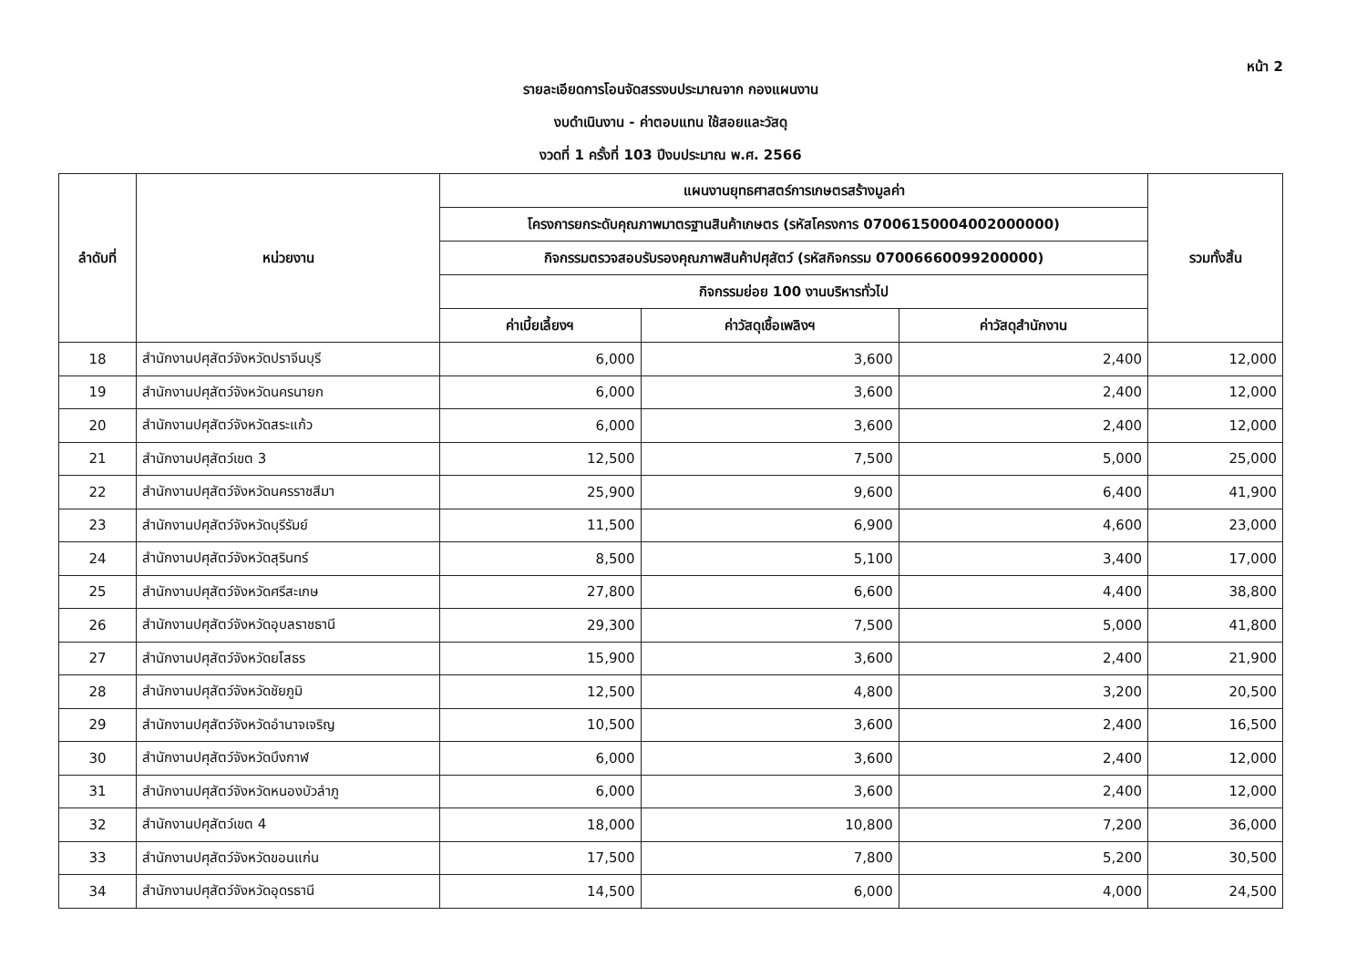หน้า 2
รายละเอียดการโอนจัดสรรงบประมาณจาก กองแผนงาน
งบดำเนินงาน - ค่าตอบแทน ใช้สอยและวัสดุ
งวดที่ 1 ครั้งที่ 103 ปีงบประมาณ พ.ศ. 2566
| ลำดับที่ | หน่วยงาน | แผนงานยุทธศาสตร์การเกษตรสร้างมูลค่า | | | รวมทั้งสิ้น |
| --- | --- | --- | --- | --- | --- |
| | | โครงการยกระดับคุณภาพมาตรฐานสินค้าเกษตร (รหัสโครงการ 07006150004002000000) | | | |
| | | กิจกรรมตรวจสอบรับรองคุณภาพสินค้าปศุสัตว์ (รหัสกิจกรรม 07006660099200000) | | | |
| | | กิจกรรมย่อย 100 งานบริหารทั่วไป | | | |
| | | ค่าเบี้ยเลี้ยงฯ | ค่าวัสดุเชื้อเพลิงฯ | ค่าวัสดุสำนักงาน | |
| 18 | สำนักงานปศุสัตว์จังหวัดปราจีนบุรี | 6,000 | 3,600 | 2,400 | 12,000 |
| 19 | สำนักงานปศุสัตว์จังหวัดนครนายก | 6,000 | 3,600 | 2,400 | 12,000 |
| 20 | สำนักงานปศุสัตว์จังหวัดสระแก้ว | 6,000 | 3,600 | 2,400 | 12,000 |
| 21 | สำนักงานปศุสัตว์เขต 3 | 12,500 | 7,500 | 5,000 | 25,000 |
| 22 | สำนักงานปศุสัตว์จังหวัดนครราชสีมา | 25,900 | 9,600 | 6,400 | 41,900 |
| 23 | สำนักงานปศุสัตว์จังหวัดบุรีรัมย์ | 11,500 | 6,900 | 4,600 | 23,000 |
| 24 | สำนักงานปศุสัตว์จังหวัดสุรินทร์ | 8,500 | 5,100 | 3,400 | 17,000 |
| 25 | สำนักงานปศุสัตว์จังหวัดศรีสะเกษ | 27,800 | 6,600 | 4,400 | 38,800 |
| 26 | สำนักงานปศุสัตว์จังหวัดอุบลราชธานี | 29,300 | 7,500 | 5,000 | 41,800 |
| 27 | สำนักงานปศุสัตว์จังหวัดยโสธร | 15,900 | 3,600 | 2,400 | 21,900 |
| 28 | สำนักงานปศุสัตว์จังหวัดชัยภูมิ | 12,500 | 4,800 | 3,200 | 20,500 |
| 29 | สำนักงานปศุสัตว์จังหวัดอำนาจเจริญ | 10,500 | 3,600 | 2,400 | 16,500 |
| 30 | สำนักงานปศุสัตว์จังหวัดบึงกาฬ | 6,000 | 3,600 | 2,400 | 12,000 |
| 31 | สำนักงานปศุสัตว์จังหวัดหนองบัวลำภู | 6,000 | 3,600 | 2,400 | 12,000 |
| 32 | สำนักงานปศุสัตว์เขต 4 | 18,000 | 10,800 | 7,200 | 36,000 |
| 33 | สำนักงานปศุสัตว์จังหวัดขอนแก่น | 17,500 | 7,800 | 5,200 | 30,500 |
| 34 | สำนักงานปศุสัตว์จังหวัดอุดรธานี | 14,500 | 6,000 | 4,000 | 24,500 |